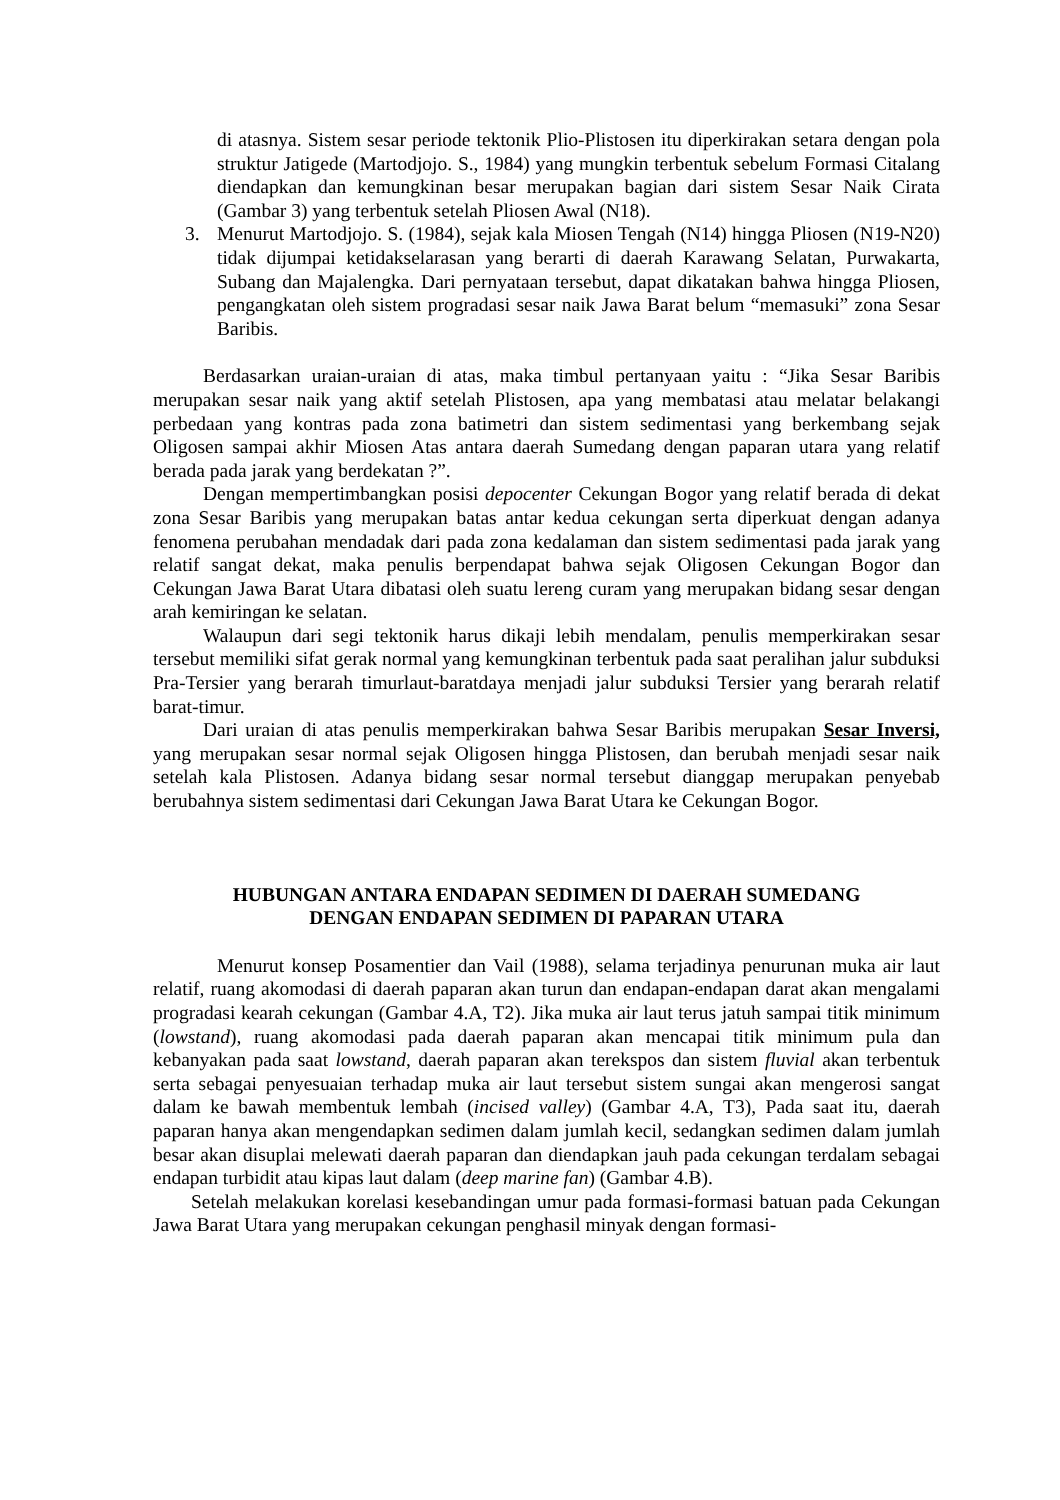di atasnya. Sistem sesar periode tektonik Plio-Plistosen itu diperkirakan setara dengan pola struktur Jatigede (Martodjojo. S., 1984) yang mungkin terbentuk sebelum Formasi Citalang diendapkan dan kemungkinan besar merupakan bagian dari sistem Sesar Naik Cirata (Gambar 3) yang terbentuk setelah Pliosen Awal (N18).
3. Menurut Martodjojo. S. (1984), sejak kala Miosen Tengah (N14) hingga Pliosen (N19-N20) tidak dijumpai ketidakselarasan yang berarti di daerah Karawang Selatan, Purwakarta, Subang dan Majalengka. Dari pernyataan tersebut, dapat dikatakan bahwa hingga Pliosen, pengangkatan oleh sistem progradasi sesar naik Jawa Barat belum “memasuki” zona Sesar Baribis.
Berdasarkan uraian-uraian di atas, maka timbul pertanyaan yaitu : “Jika Sesar Baribis merupakan sesar naik yang aktif setelah Plistosen, apa yang membatasi atau melatar belakangi perbedaan yang kontras pada zona batimetri dan sistem sedimentasi yang berkembang sejak Oligosen sampai akhir Miosen Atas antara daerah Sumedang dengan paparan utara yang relatif berada pada jarak yang berdekatan ?”.
Dengan mempertimbangkan posisi depocenter Cekungan Bogor yang relatif berada di dekat zona Sesar Baribis yang merupakan batas antar kedua cekungan serta diperkuat dengan adanya fenomena perubahan mendadak dari pada zona kedalaman dan sistem sedimentasi pada jarak yang relatif sangat dekat, maka penulis berpendapat bahwa sejak Oligosen Cekungan Bogor dan Cekungan Jawa Barat Utara dibatasi oleh suatu lereng curam yang merupakan bidang sesar dengan arah kemiringan ke selatan.
Walaupun dari segi tektonik harus dikaji lebih mendalam, penulis memperkirakan sesar tersebut memiliki sifat gerak normal yang kemungkinan terbentuk pada saat peralihan jalur subduksi Pra-Tersier yang berarah timurlaut-baratdaya menjadi jalur subduksi Tersier yang berarah relatif barat-timur.
Dari uraian di atas penulis memperkirakan bahwa Sesar Baribis merupakan Sesar Inversi, yang merupakan sesar normal sejak Oligosen hingga Plistosen, dan berubah menjadi sesar naik setelah kala Plistosen. Adanya bidang sesar normal tersebut dianggap merupakan penyebab berubahnya sistem sedimentasi dari Cekungan Jawa Barat Utara ke Cekungan Bogor.
HUBUNGAN ANTARA ENDAPAN SEDIMEN DI DAERAH SUMEDANG
DENGAN ENDAPAN SEDIMEN DI PAPARAN UTARA
Menurut konsep Posamentier dan Vail (1988), selama terjadinya penurunan muka air laut relatif, ruang akomodasi di daerah paparan akan turun dan endapan-endapan darat akan mengalami progradasi kearah cekungan (Gambar 4.A, T2). Jika muka air laut terus jatuh sampai titik minimum (lowstand), ruang akomodasi pada daerah paparan akan mencapai titik minimum pula dan kebanyakan pada saat lowstand, daerah paparan akan terekspos dan sistem fluvial akan terbentuk serta sebagai penyesuaian terhadap muka air laut tersebut sistem sungai akan mengerosi sangat dalam ke bawah membentuk lembah (incised valley) (Gambar 4.A, T3), Pada saat itu, daerah paparan hanya akan mengendapkan sedimen dalam jumlah kecil, sedangkan sedimen dalam jumlah besar akan disuplai melewati daerah paparan dan diendapkan jauh pada cekungan terdalam sebagai endapan turbidit atau kipas laut dalam (deep marine fan) (Gambar 4.B).
Setelah melakukan korelasi kesebandingan umur pada formasi-formasi batuan pada Cekungan Jawa Barat Utara yang merupakan cekungan penghasil minyak dengan formasi-